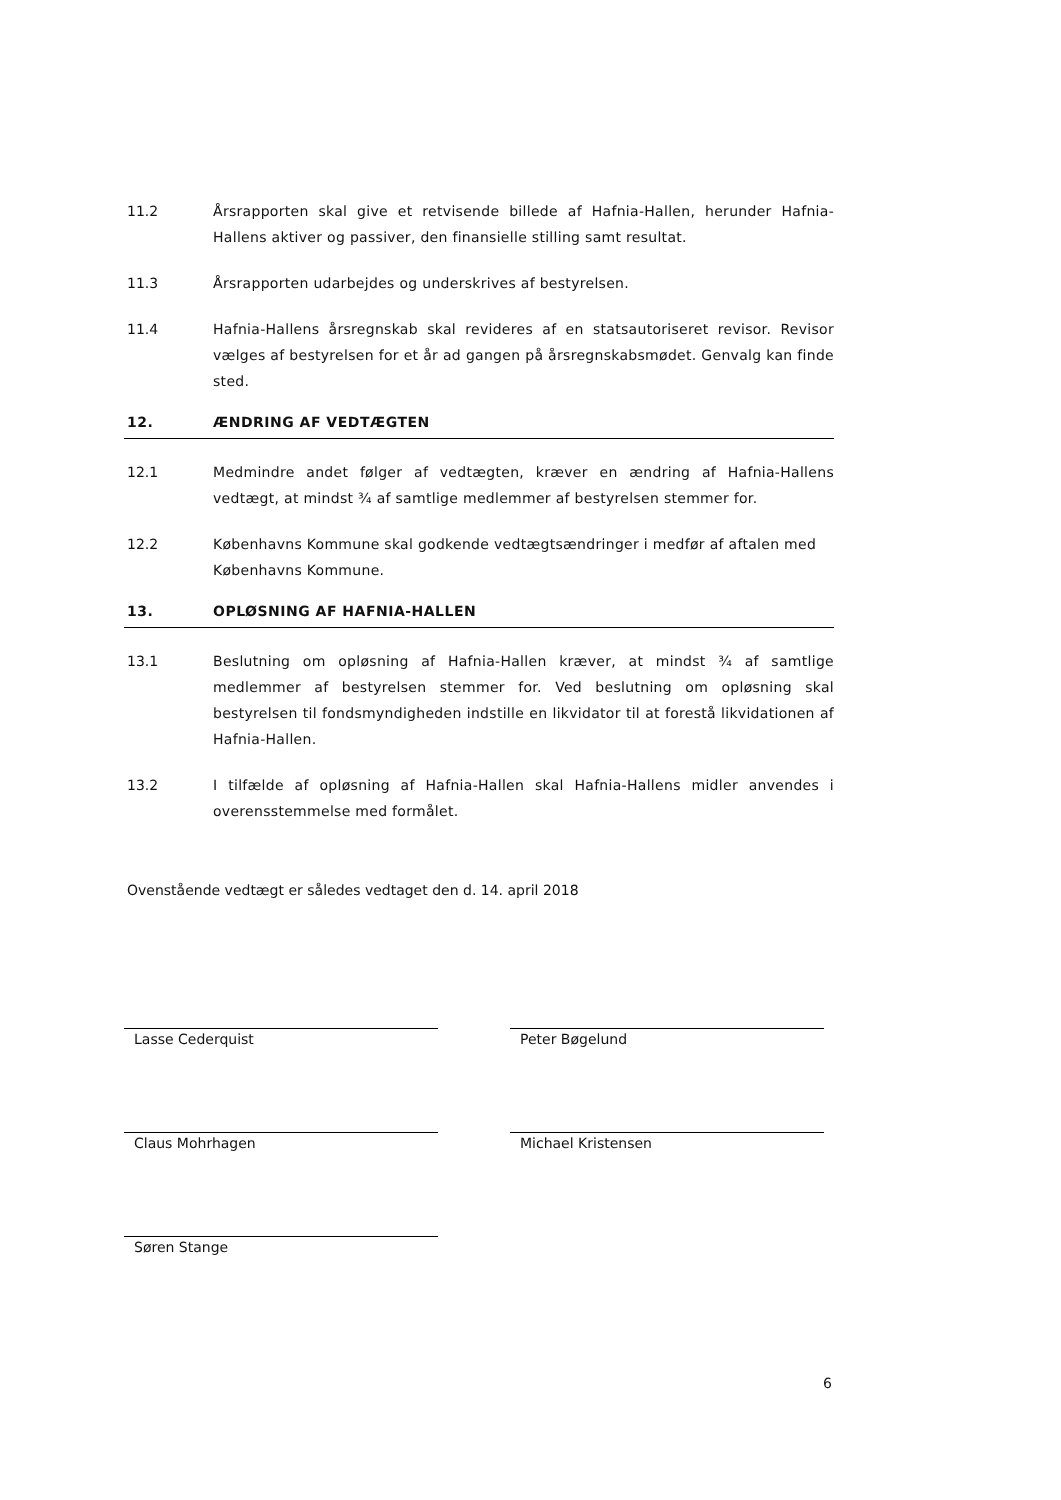11.2 Årsrapporten skal give et retvisende billede af Hafnia-Hallen, herunder Hafnia-Hallens aktiver og passiver, den finansielle stilling samt resultat.
11.3 Årsrapporten udarbejdes og underskrives af bestyrelsen.
11.4 Hafnia-Hallens årsregnskab skal revideres af en statsautoriseret revisor. Revisor vælges af bestyrelsen for et år ad gangen på årsregnskabsmødet. Genvalg kan finde sted.
12. ÆNDRING AF VEDTÆGTEN
12.1 Medmindre andet følger af vedtægten, kræver en ændring af Hafnia-Hallens vedtægt, at mindst ¾ af samtlige medlemmer af bestyrelsen stemmer for.
12.2 Københavns Kommune skal godkende vedtægtsændringer i medfør af aftalen med Københavns Kommune.
13. OPLØSNING AF HAFNIA-HALLEN
13.1 Beslutning om opløsning af Hafnia-Hallen kræver, at mindst ¾ af samtlige medlemmer af bestyrelsen stemmer for. Ved beslutning om opløsning skal bestyrelsen til fondsmyndigheden indstille en likvidator til at forestå likvidationen af Hafnia-Hallen.
13.2 I tilfælde af opløsning af Hafnia-Hallen skal Hafnia-Hallens midler anvendes i overensstemmelse med formålet.
Ovenstående vedtægt er således vedtaget den d. 14. april 2018
Lasse Cederquist Peter Bøgelund
Claus Mohrhagen Michael Kristensen
Søren Stange
6